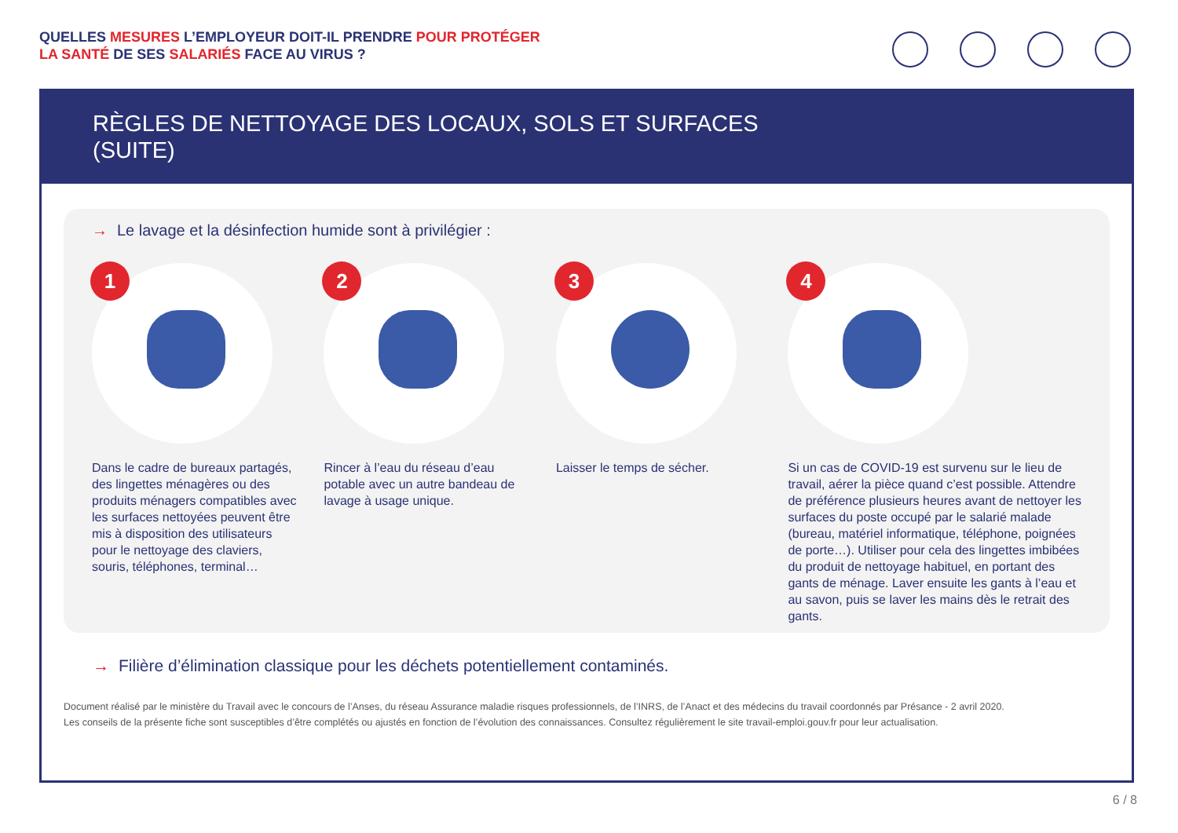QUELLES MESURES L’EMPLOYEUR DOIT-IL PRENDRE POUR PROTÉGER
LA SANTÉ DE SES SALARIÉS FACE AU VIRUS ?
RÈGLES DE NETTOYAGE DES LOCAUX, SOLS ET SURFACES
(SUITE)
→ Le lavage et la désinfection humide sont à privilégier :
1
Dans le cadre de bureaux partagés, des lingettes ménagères ou des produits ménagers compatibles avec les surfaces nettoyées peuvent être mis à disposition des utilisateurs pour le nettoyage des claviers, souris, téléphones, terminal…
2
Rincer à l’eau du réseau d’eau potable avec un autre bandeau de lavage à usage unique.
3
Laisser le temps de sécher.
4
Si un cas de COVID-19 est survenu sur le lieu de travail, aérer la pièce quand c’est possible. Attendre de préférence plusieurs heures avant de nettoyer les surfaces du poste occupé par le salarié malade (bureau, matériel informatique, téléphone, poignées de porte…). Utiliser pour cela des lingettes imbibées du produit de nettoyage habituel, en portant des gants de ménage. Laver ensuite les gants à l’eau et au savon, puis se laver les mains dès le retrait des gants.
→ Filière d’élimination classique pour les déchets potentiellement contaminés.
Document réalisé par le ministère du Travail avec le concours de l’Anses, du réseau Assurance maladie risques professionnels, de l’INRS, de l’Anact et des médecins du travail coordonnés par Présance - 2 avril 2020.
Les conseils de la présente fiche sont susceptibles d’être complétés ou ajustés en fonction de l’évolution des connaissances. Consultez régulièrement le site travail-emploi.gouv.fr pour leur actualisation.
6 / 8